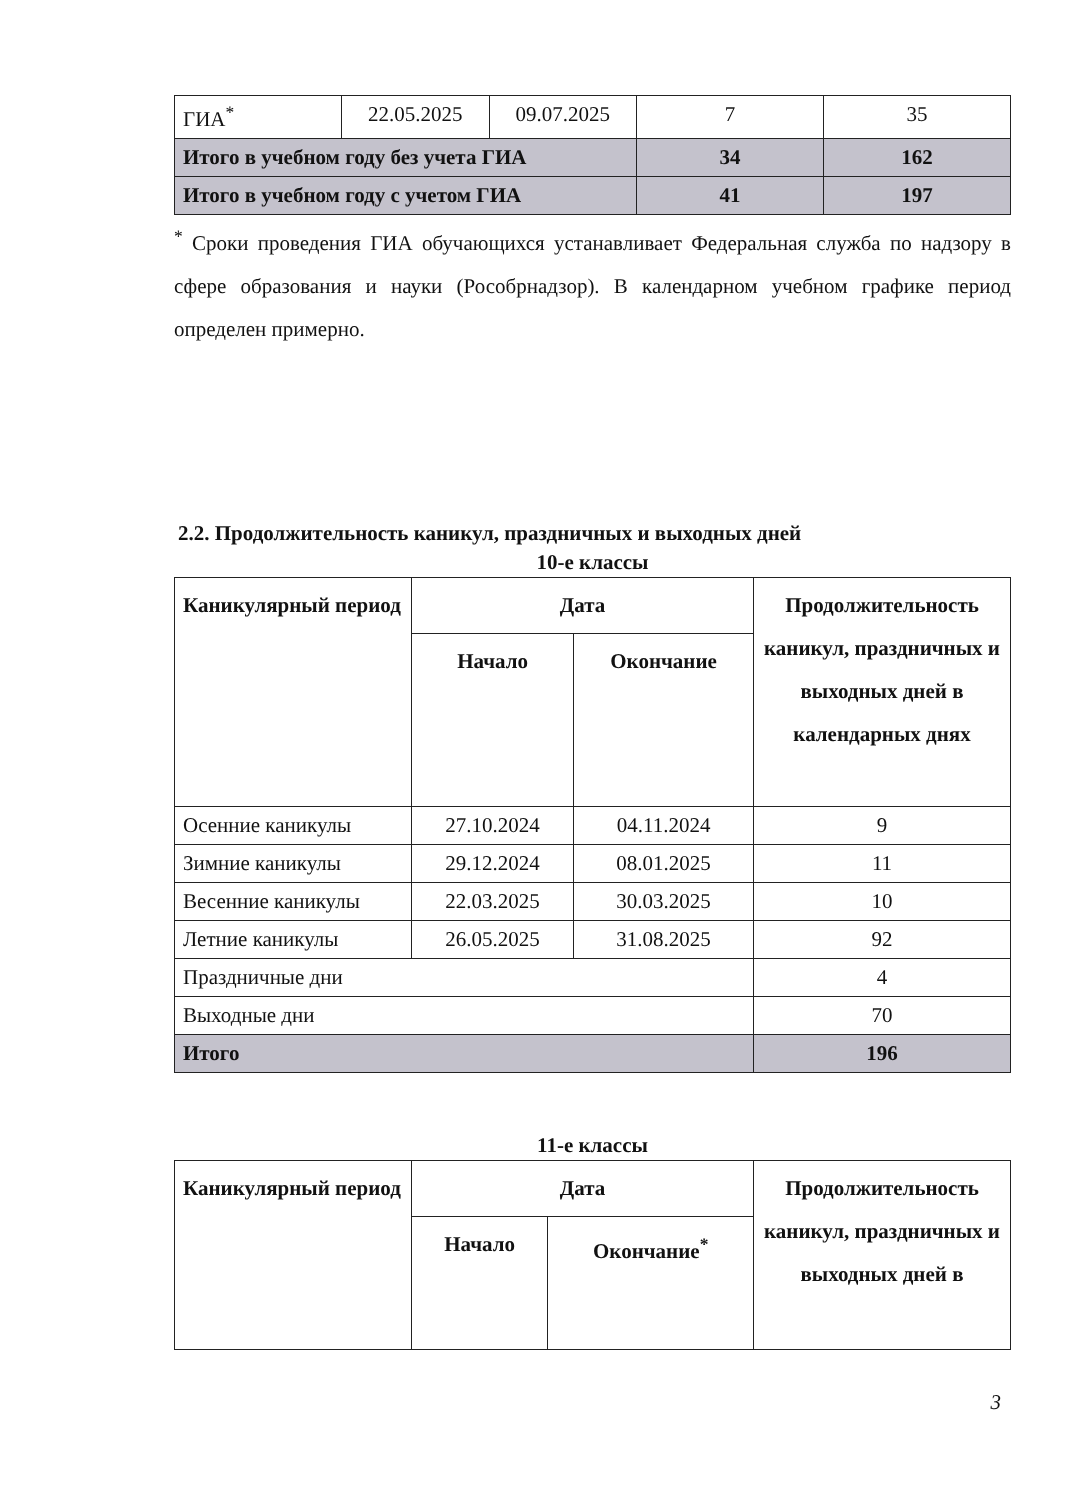| ГИА<sup>*</sup> | 22.05.2025 | 09.07.2025 | 7 | 35 |
| Итого в учебном году без учета ГИА | | | 34 | 162 |
| Итого в учебном году с учетом ГИА | | | 41 | 197 |
<sup>*</sup> Сроки проведения ГИА обучающихся устанавливает Федеральная служба по надзору в сфере образования и науки (Рособрнадзор). В календарном учебном графике период определен примерно.
2.2. Продолжительность каникул, праздничных и выходных дней
10-е классы
| Каникулярный период | Дата | | Продолжительность каникул, праздничных и выходных дней в календарных днях |
| --- | --- | --- | --- |
| | Начало | Окончание | |
| Осенние каникулы | 27.10.2024 | 04.11.2024 | 9 |
| Зимние каникулы | 29.12.2024 | 08.01.2025 | 11 |
| Весенние каникулы | 22.03.2025 | 30.03.2025 | 10 |
| Летние каникулы | 26.05.2025 | 31.08.2025 | 92 |
| Праздничные дни | | | 4 |
| Выходные дни | | | 70 |
| Итого | | | 196 |
11-е классы
| Каникулярный период | Дата | | Продолжительность каникул, праздничных и выходных дней в |
| --- | --- | --- | --- |
| | Начало | Окончание<sup>*</sup> | |
3